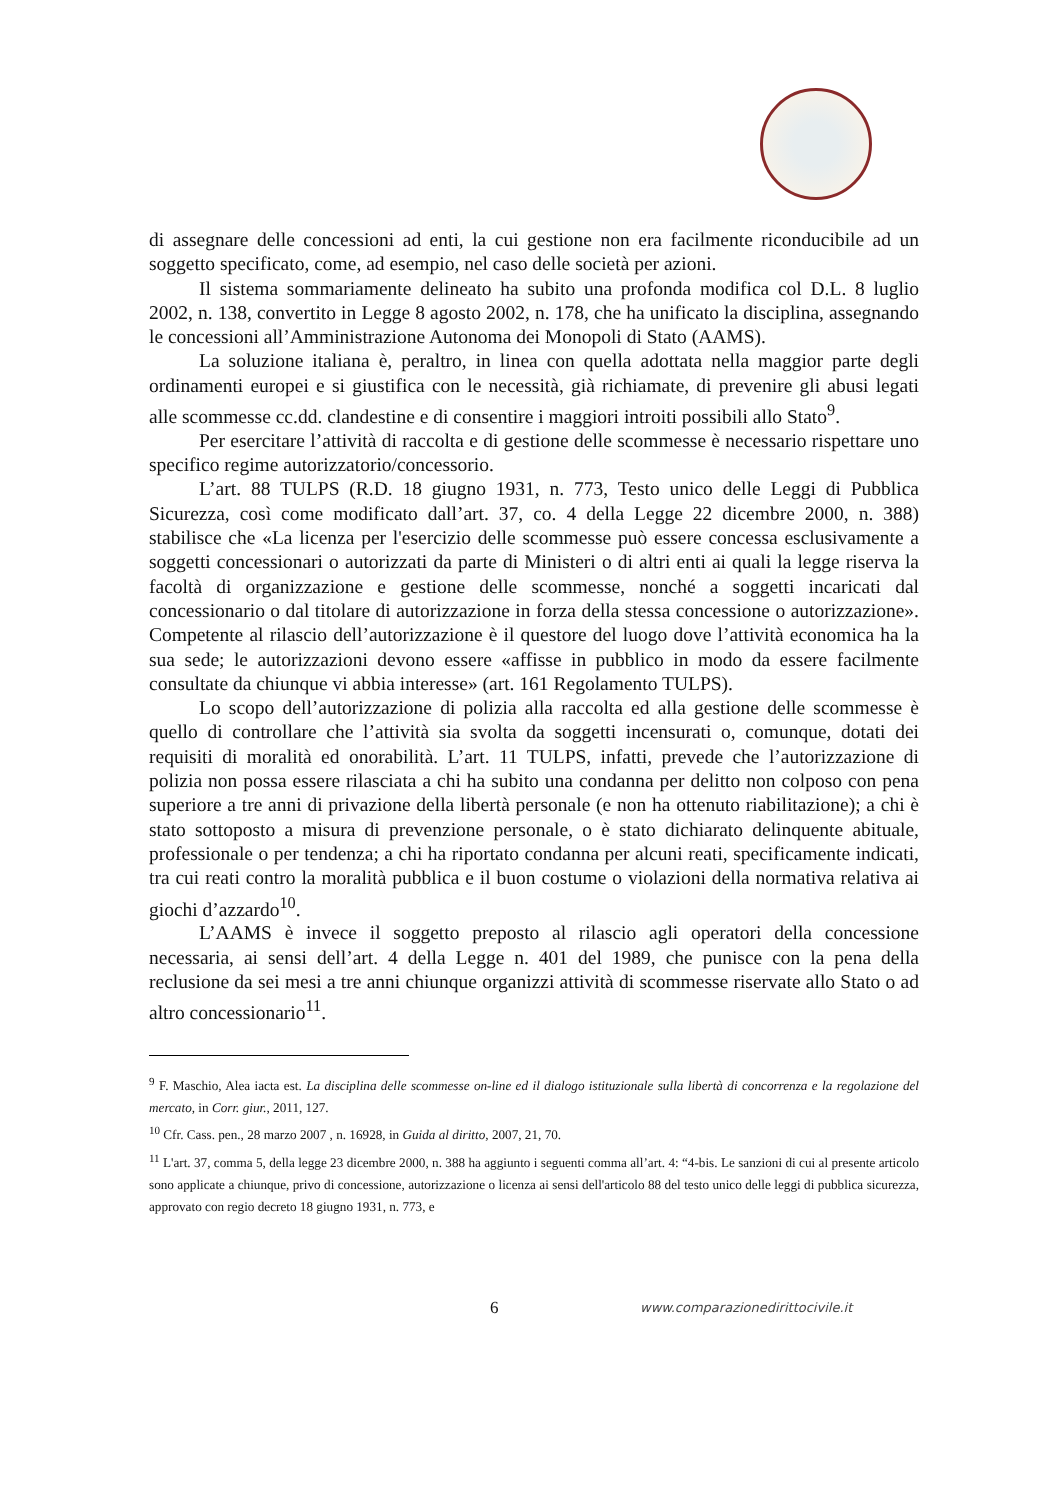di assegnare delle concessioni ad enti, la cui gestione non era facilmente riconducibile ad un soggetto specificato, come, ad esempio, nel caso delle società per azioni.
Il sistema sommariamente delineato ha subito una profonda modifica col D.L. 8 luglio 2002, n. 138, convertito in Legge 8 agosto 2002, n. 178, che ha unificato la disciplina, assegnando le concessioni all’Amministrazione Autonoma dei Monopoli di Stato (AAMS).
La soluzione italiana è, peraltro, in linea con quella adottata nella maggior parte degli ordinamenti europei e si giustifica con le necessità, già richiamate, di prevenire gli abusi legati alle scommesse cc.dd. clandestine e di consentire i maggiori introiti possibili allo Stato<sup>9</sup>.
Per esercitare l’attività di raccolta e di gestione delle scommesse è necessario rispettare uno specifico regime autorizzatorio/concessorio.
L’art. 88 TULPS (R.D. 18 giugno 1931, n. 773, Testo unico delle Leggi di Pubblica Sicurezza, così come modificato dall’art. 37, co. 4 della Legge 22 dicembre 2000, n. 388) stabilisce che «La licenza per l'esercizio delle scommesse può essere concessa esclusivamente a soggetti concessionari o autorizzati da parte di Ministeri o di altri enti ai quali la legge riserva la facoltà di organizzazione e gestione delle scommesse, nonché a soggetti incaricati dal concessionario o dal titolare di autorizzazione in forza della stessa concessione o autorizzazione». Competente al rilascio dell’autorizzazione è il questore del luogo dove l’attività economica ha la sua sede; le autorizzazioni devono essere «affisse in pubblico in modo da essere facilmente consultate da chiunque vi abbia interesse» (art. 161 Regolamento TULPS).
Lo scopo dell’autorizzazione di polizia alla raccolta ed alla gestione delle scommesse è quello di controllare che l’attività sia svolta da soggetti incensurati o, comunque, dotati dei requisiti di moralità ed onorabilità. L’art. 11 TULPS, infatti, prevede che l’autorizzazione di polizia non possa essere rilasciata a chi ha subito una condanna per delitto non colposo con pena superiore a tre anni di privazione della libertà personale (e non ha ottenuto riabilitazione); a chi è stato sottoposto a misura di prevenzione personale, o è stato dichiarato delinquente abituale, professionale o per tendenza; a chi ha riportato condanna per alcuni reati, specificamente indicati, tra cui reati contro la moralità pubblica e il buon costume o violazioni della normativa relativa ai giochi d’azzardo<sup>10</sup>.
L’AAMS è invece il soggetto preposto al rilascio agli operatori della concessione necessaria, ai sensi dell’art. 4 della Legge n. 401 del 1989, che punisce con la pena della reclusione da sei mesi a tre anni chiunque organizzi attività di scommesse riservate allo Stato o ad altro concessionario<sup>11</sup>.
<sup>9</sup> F. Maschio, Alea iacta est. La disciplina delle scommesse on-line ed il dialogo istituzionale sulla libertà di concorrenza e la regolazione del mercato, in Corr. giur., 2011, 127.
<sup>10</sup> Cfr. Cass. pen., 28 marzo 2007 , n. 16928, in Guida al diritto, 2007, 21, 70.
<sup>11</sup> L'art. 37, comma 5, della legge 23 dicembre 2000, n. 388 ha aggiunto i seguenti comma all’art. 4: “4-bis. Le sanzioni di cui al presente articolo sono applicate a chiunque, privo di concessione, autorizzazione o licenza ai sensi dell'articolo 88 del testo unico delle leggi di pubblica sicurezza, approvato con regio decreto 18 giugno 1931, n. 773, e
6 www.comparazionedirittocivile.it